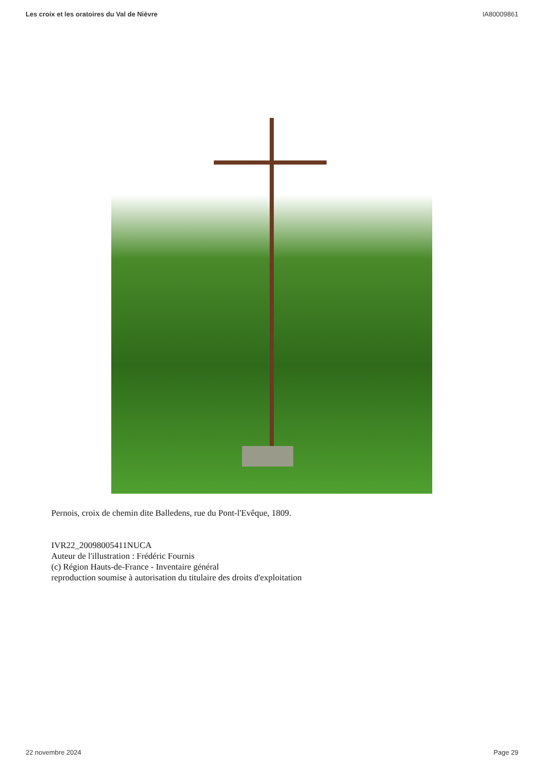Les croix et les oratoires du Val de Nièvre IA80009861
Pernois, croix de chemin dite Balledens, rue du Pont-l'Evêque, 1809.
IVR22_20098005411NUCA
Auteur de l'illustration : Frédéric Fournis
(c) Région Hauts-de-France - Inventaire général
reproduction soumise à autorisation du titulaire des droits d'exploitation
22 novembre 2024 Page 29